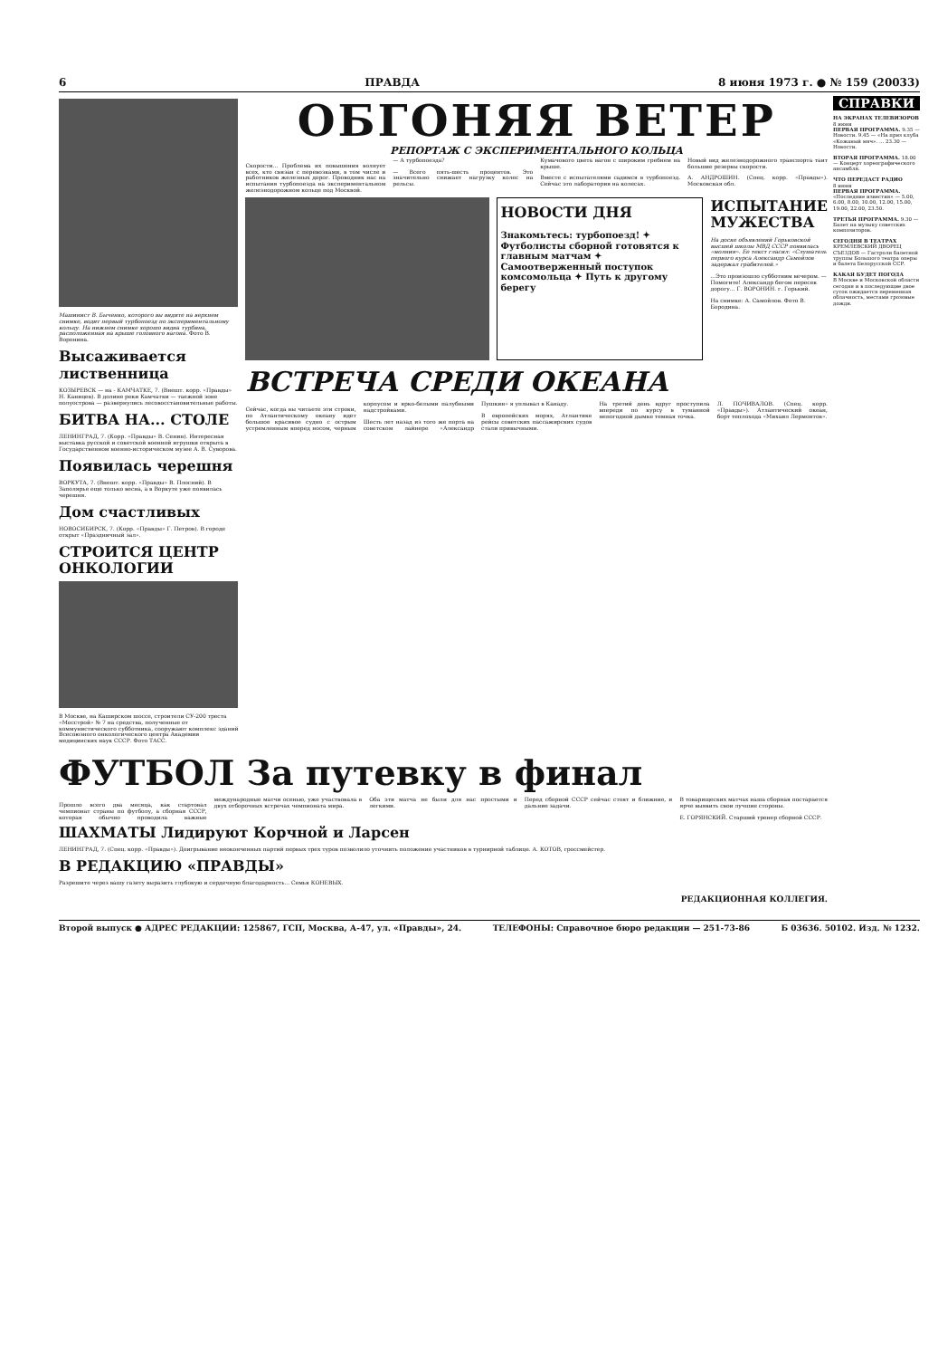6 ПРАВДА 8 июня 1973 г. ● № 159 (20033)
Машинист В. Быченко, которого вы видите на верхнем снимке, водит первый турбопоезд по экспериментальному кольцу. На нижнем снимке хорошо видна турбина, расположенная на крыше головного вагона. Фото В. Воронина.
Высаживается лиственница
КОЗЫРЕВСК — на - КАМЧАТКЕ, 7. (Внешт. корр. «Правды» Н. Каницев). В долине реки Камчатки — таежной зоне полуострова — развернулись лесовосстановительные работы.
БИТВА НА... СТОЛЕ
ЛЕНИНГРАД, 7. (Корр. «Правды» В. Сенин). Интересная выставка русской и советской военной игрушки открыта в Государственном военно-историческом музее А. В. Суворова.
Появилась черешня
ВОРКУТА, 7. (Внешт. корр. «Правды» В. Плосний). В Заполярье еще только весна, а в Воркуте уже появилась черешня.
Дом счастливых
НОВОСИБИРСК, 7. (Корр. «Правды» Г. Петров). В городе открыт «Праздничный зал».
СТРОИТСЯ ЦЕНТР ОНКОЛОГИИ
В Москве, на Каширском шоссе, строители СУ-200 треста «Мосстрой» № 7 на средства, полученные от коммунистического субботника, сооружают комплекс зданий Всесоюзного онкологического центра Академии медицинских наук СССР. Фото ТАСС.
ОБГОНЯЯ ВЕТЕР
РЕПОРТАЖ С ЭКСПЕРИМЕНТАЛЬНОГО КОЛЬЦА
Скорости... Проблема их повышения волнует всех, кто связан с перевозками, в том числе и работников железных дорог. Проводник нас на испытания турбопоезда на экспериментальном железнодорожном кольце под Москвой.
— А турбопоезда?
— Всего пять-шесть процентов. Это значительно снижает нагрузку колес на рельсы.
Кумачового цвета вагон с широким гребнем на крыше.
Вместе с испытателями садимся в турбопоезд. Сейчас это лаборатория на колесах.
Новый вид железнодорожного транспорта таит большие резервы скорости.
А. АНДРОШИН. (Спец. корр. «Правды»). Московская обл.
НОВОСТИ ДНЯ
Знакомьтесь: турбопоезд! ✦ Футболисты сборной готовятся к главным матчам ✦ Самоотверженный поступок комсомольца ✦ Путь к другому берегу
ИСПЫТАНИЕ МУЖЕСТВА
На доске объявлений Горьковской высшей школы МВД СССР появилась «молния». Ее текст гласил: «Слушатель первого курса Александр Самойлов задержал грабителей.»
...Это произошло субботним вечером. — Помогите! Александр бегом пересек дорогу... Г. ВОРОНИН. г. Горький.
На снимке: А. Самойлов. Фото В. Бородина.
ВСТРЕЧА СРЕДИ ОКЕАНА
Сейчас, когда вы читаете эти строки, по Атлантическому океану идет большое красивое судно с острым устремленным вперед носом, черным корпусом и ярко-белыми палубными надстройками.
Шесть лет назад из того же порта на советском лайнере «Александр Пушкин» я уплывал в Канаду.
В европейских морях, Атлантике рейсы советских пассажирских судов стали привычными.
На третий день вдруг проступила впереди по курсу в туманной непогодной дымке темная точка.
Л. ПОЧИВАЛОВ. (Спец. корр. «Правды»). Атлантический океан, борт теплохода «Михаил Лермонтов».
ФУТБОЛ За путевку в финал
Прошло всего два месяца, как стартовал чемпионат страны по футболу, а сборная СССР, которая обычно проводила важные международные матчи осенью, уже участвовала в двух отборочных встречах чемпионата мира.
Оба эти матча не были для нас простыми и легкими.
Перед сборной СССР сейчас стоят и ближние, и дальние задачи.
В товарищеских матчах наша сборная постарается ярче выявить свои лучшие стороны.
Е. ГОРЯНСКИЙ. Старший тренер сборной СССР.
ШАХМАТЫ Лидируют Корчной и Ларсен
ЛЕНИНГРАД, 7. (Спец. корр. «Правды»). Доигрывание неоконченных партий первых трех туров позволило уточнить положение участников в турнирной таблице. А. КОТОВ, гроссмейстер.
В РЕДАКЦИЮ «ПРАВДЫ»
Разрешите через вашу газету выразить глубокую и сердечную благодарность... Семья КОНЕВЫХ.
РЕДАКЦИОННАЯ КОЛЛЕГИЯ.
СПРАВКИ
НА ЭКРАНАХ ТЕЛЕВИЗОРОВ
8 июня
ПЕРВАЯ ПРОГРАММА. 9.35 — Новости. 9.45 — «На приз клуба «Кожаный мяч». ... 23.30 — Новости.
ВТОРАЯ ПРОГРАММА. 18.00 — Концерт хореографического ансамбля.
ЧТО ПЕРЕДАСТ РАДИО
8 июня
ПЕРВАЯ ПРОГРАММА. «Последние известия» — 5.00, 6.00, 8.00, 10.00, 12.00, 15.00, 19.00, 22.00, 23.50.
ТРЕТЬЯ ПРОГРАММА. 9.30 — Балет на музыку советских композиторов.
СЕГОДНЯ В ТЕАТРАХ
КРЕМЛЕВСКИЙ ДВОРЕЦ СЪЕЗДОВ — Гастроли балетной труппы Большого театра оперы и балета Белорусской ССР.
КАКАЯ БУДЕТ ПОГОДА
В Москве и Московской области сегодня и в последующие двое суток ожидается переменная облачность, местами грозовые дожди.
Второй выпуск ● АДРЕС РЕДАКЦИИ: 125867, ГСП, Москва, А-47, ул. «Правды», 24. ТЕЛЕФОНЫ: Справочное бюро редакции — 251-73-86 Б 03636. 50102. Изд. № 1232.